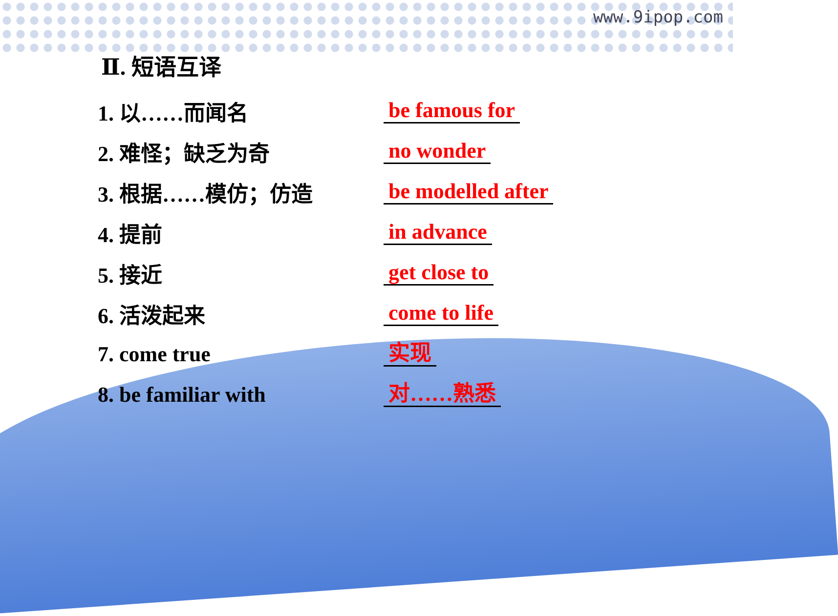www.9ipop.com
Ⅱ. 短语互译
1. 以……而闻名
be famous for
2. 难怪；缺乏为奇
no wonder
3. 根据……模仿；仿造
be modelled after
4. 提前
in advance
5. 接近
get close to
6. 活泼起来
come to life
7. come true
实现
8. be familiar with
对……熟悉